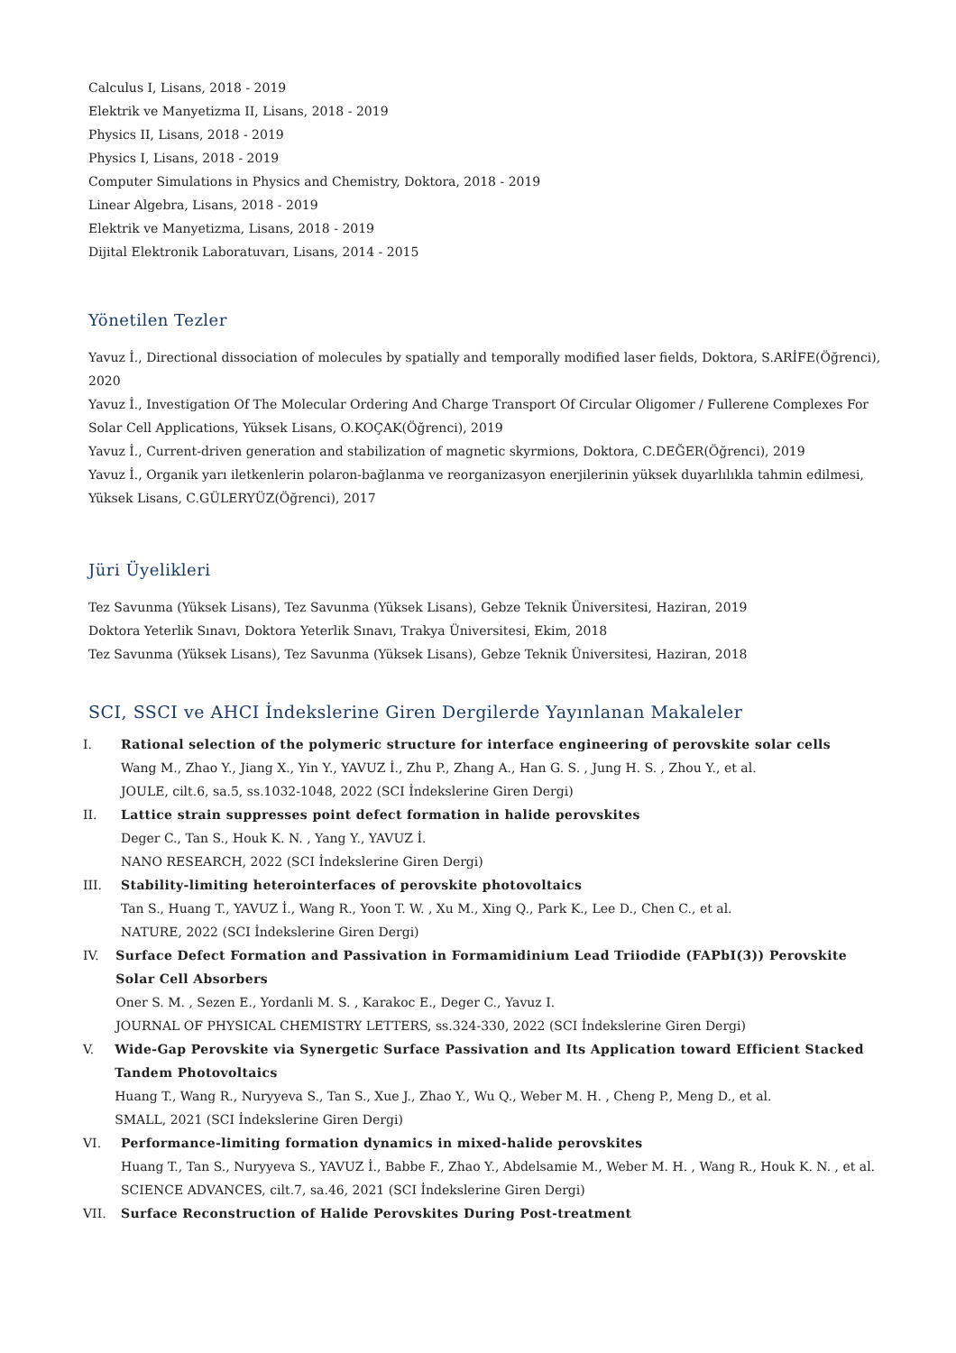Calculus I, Lisans, 2018 - 2019
Elektrik ve Manyetizma II, Lisans, 2018 - 2019
Physics II, Lisans, 2018 - 2019
Physics I, Lisans, 2018 - 2019
Computer Simulations in Physics and Chemistry, Doktora, 2018 - 2019
Linear Algebra, Lisans, 2018 - 2019
Elektrik ve Manyetizma, Lisans, 2018 - 2019
Dijital Elektronik Laboratuvarı, Lisans, 2014 - 2015
Yönetilen Tezler
Yavuz İ., Directional dissociation of molecules by spatially and temporally modified laser fields, Doktora, S.ARİFE(Öğrenci), 2020
Yavuz İ., Investigation Of The Molecular Ordering And Charge Transport Of Circular Oligomer / Fullerene Complexes For Solar Cell Applications, Yüksek Lisans, O.KOÇAK(Öğrenci), 2019
Yavuz İ., Current-driven generation and stabilization of magnetic skyrmions, Doktora, C.DEĞER(Öğrenci), 2019
Yavuz İ., Organik yarı iletkenlerin polaron-bağlanma ve reorganizasyon enerjilerinin yüksek duyarlılıkla tahmin edilmesi, Yüksek Lisans, C.GÜLERYÜZ(Öğrenci), 2017
Jüri Üyelikleri
Tez Savunma (Yüksek Lisans), Tez Savunma (Yüksek Lisans), Gebze Teknik Üniversitesi, Haziran, 2019
Doktora Yeterlik Sınavı, Doktora Yeterlik Sınavı, Trakya Üniversitesi, Ekim, 2018
Tez Savunma (Yüksek Lisans), Tez Savunma (Yüksek Lisans), Gebze Teknik Üniversitesi, Haziran, 2018
SCI, SSCI ve AHCI İndekslerine Giren Dergilerde Yayınlanan Makaleler
I.
Rational selection of the polymeric structure for interface engineering of perovskite solar cells
Wang M., Zhao Y., Jiang X., Yin Y., YAVUZ İ., Zhu P., Zhang A., Han G. S. , Jung H. S. , Zhou Y., et al.
JOULE, cilt.6, sa.5, ss.1032-1048, 2022 (SCI İndekslerine Giren Dergi)
II.
Lattice strain suppresses point defect formation in halide perovskites
Deger C., Tan S., Houk K. N. , Yang Y., YAVUZ İ.
NANO RESEARCH, 2022 (SCI İndekslerine Giren Dergi)
III.
Stability-limiting heterointerfaces of perovskite photovoltaics
Tan S., Huang T., YAVUZ İ., Wang R., Yoon T. W. , Xu M., Xing Q., Park K., Lee D., Chen C., et al.
NATURE, 2022 (SCI İndekslerine Giren Dergi)
IV.
Surface Defect Formation and Passivation in Formamidinium Lead Triiodide (FAPbI(3)) Perovskite Solar Cell Absorbers
Oner S. M. , Sezen E., Yordanli M. S. , Karakoc E., Deger C., Yavuz I.
JOURNAL OF PHYSICAL CHEMISTRY LETTERS, ss.324-330, 2022 (SCI İndekslerine Giren Dergi)
V.
Wide-Gap Perovskite via Synergetic Surface Passivation and Its Application toward Efficient Stacked Tandem Photovoltaics
Huang T., Wang R., Nuryyeva S., Tan S., Xue J., Zhao Y., Wu Q., Weber M. H. , Cheng P., Meng D., et al.
SMALL, 2021 (SCI İndekslerine Giren Dergi)
VI.
Performance-limiting formation dynamics in mixed-halide perovskites
Huang T., Tan S., Nuryyeva S., YAVUZ İ., Babbe F., Zhao Y., Abdelsamie M., Weber M. H. , Wang R., Houk K. N. , et al.
SCIENCE ADVANCES, cilt.7, sa.46, 2021 (SCI İndekslerine Giren Dergi)
VII.
Surface Reconstruction of Halide Perovskites During Post-treatment